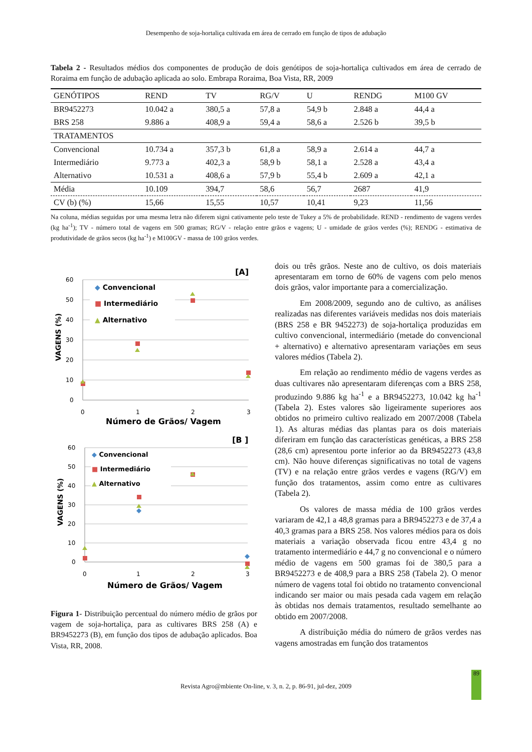Desempenho de soja-hortaliça cultivada em área de cerrado em função de tipos de adubação
Tabela 2 - Resultados médios dos componentes de produção de dois genótipos de soja-hortaliça cultivados em área de cerrado de Roraima em função de adubação aplicada ao solo. Embrapa Roraima, Boa Vista, RR, 2009
| GENÓTIPOS | REND | TV | RG/V | U | RENDG | M100 GV |
| --- | --- | --- | --- | --- | --- | --- |
| BR9452273 | 10.042 a | 380,5 a | 57,8 a | 54,9 b | 2.848 a | 44,4 a |
| BRS 258 | 9.886 a | 408,9 a | 59,4 a | 58,6 a | 2.526 b | 39,5 b |
| TRATAMENTOS | | | | | | |
| Convencional | 10.734 a | 357,3 b | 61,8 a | 58,9 a | 2.614 a | 44,7 a |
| Intermediário | 9.773 a | 402,3 a | 58,9 b | 58,1 a | 2.528 a | 43,4 a |
| Alternativo | 10.531 a | 408,6 a | 57,9 b | 55,4 b | 2.609 a | 42,1 a |
| Média | 10.109 | 394,7 | 58,6 | 56,7 | 2687 | 41,9 |
| CV (b) (%) | 15,66 | 15,55 | 10,57 | 10,41 | 9,23 | 11,56 |
Na coluna, médias seguidas por uma mesma letra não diferem signi cativamente pelo teste de Tukey a 5% de probabilidade. REND - rendimento de vagens verdes (kg ha<sup>-1</sup>); TV - número total de vagens em 500 gramas; RG/V - relação entre grãos e vagens; U - umidade de grãos verdes (%); RENDG - estimativa de produtividade de grãos secos (kg ha<sup>-1</sup>) e M100GV - massa de 100 grãos verdes.
[A]
60
50
40
30
20
10
0
0
1
2
3
Número de Grãos/ Vagem
VAGENS (%)
◆ Convencional
■ Intermediário
▲ Alternativo
[B ]
60
50
40
30
20
10
0
0
1
2
3
Número de Grãos/ Vagem
VAGENS (%)
◆ Convencional
■ Intermediário
▲ Alternativo
Figura 1- Distribuição percentual do número médio de grãos por vagem de soja-hortaliça, para as cultivares BRS 258 (A) e BR9452273 (B), em função dos tipos de adubação aplicados. Boa Vista, RR, 2008.
dois ou três grãos. Neste ano de cultivo, os dois materiais apresentaram em torno de 60% de vagens com pelo menos dois grãos, valor importante para a comercialização.
Em 2008/2009, segundo ano de cultivo, as análises realizadas nas diferentes variáveis medidas nos dois materiais (BRS 258 e BR 9452273) de soja-hortaliça produzidas em cultivo convencional, intermediário (metade do convencional + alternativo) e alternativo apresentaram variações em seus valores médios (Tabela 2).
Em relação ao rendimento médio de vagens verdes as duas cultivares não apresentaram diferenças com a BRS 258, produzindo 9.886 kg ha<sup>-1</sup> e a BR9452273, 10.042 kg ha<sup>-1</sup> (Tabela 2). Estes valores são ligeiramente superiores aos obtidos no primeiro cultivo realizado em 2007/2008 (Tabela 1). As alturas médias das plantas para os dois materiais diferiram em função das características genéticas, a BRS 258 (28,6 cm) apresentou porte inferior ao da BR9452273 (43,8 cm). Não houve diferenças significativas no total de vagens (TV) e na relação entre grãos verdes e vagens (RG/V) em função dos tratamentos, assim como entre as cultivares (Tabela 2).
Os valores de massa média de 100 grãos verdes variaram de 42,1 a 48,8 gramas para a BR9452273 e de 37,4 a 40,3 gramas para a BRS 258. Nos valores médios para os dois materiais a variação observada ficou entre 43,4 g no tratamento intermediário e 44,7 g no convencional e o número médio de vagens em 500 gramas foi de 380,5 para a BR9452273 e de 408,9 para a BRS 258 (Tabela 2). O menor número de vagens total foi obtido no tratamento convencional indicando ser maior ou mais pesada cada vagem em relação às obtidas nos demais tratamentos, resultado semelhante ao obtido em 2007/2008.
A distribuição média do número de grãos verdes nas vagens amostradas em função dos tratamentos
Revista Agro@mbiente On-line, v. 3, n. 2, p. 86-91, jul-dez, 2009
89